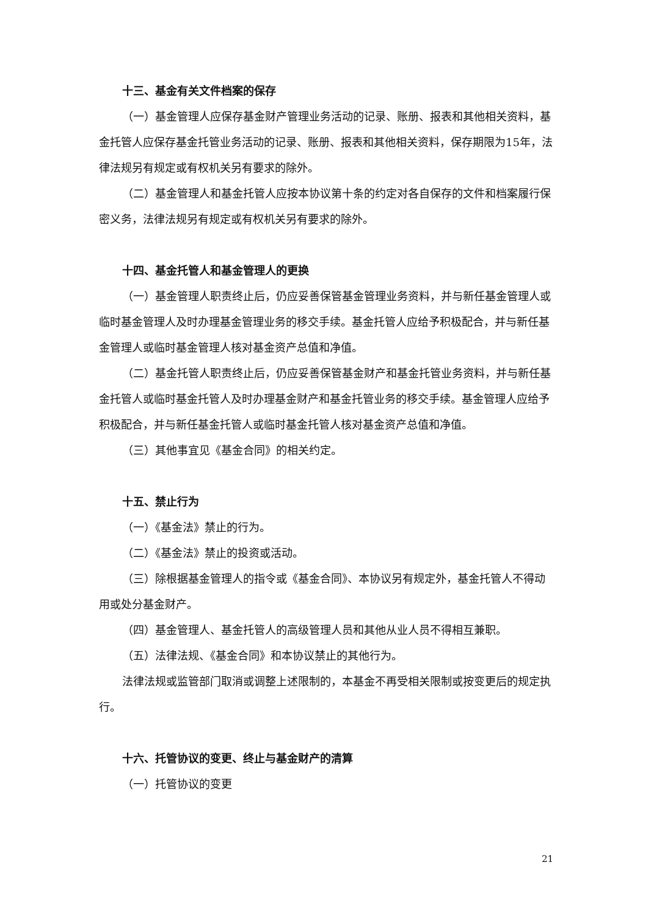十三、基金有关文件档案的保存
（一）基金管理人应保存基金财产管理业务活动的记录、账册、报表和其他相关资料，基金托管人应保存基金托管业务活动的记录、账册、报表和其他相关资料，保存期限为15年，法律法规另有规定或有权机关另有要求的除外。
（二）基金管理人和基金托管人应按本协议第十条的约定对各自保存的文件和档案履行保密义务，法律法规另有规定或有权机关另有要求的除外。
十四、基金托管人和基金管理人的更换
（一）基金管理人职责终止后，仍应妥善保管基金管理业务资料，并与新任基金管理人或临时基金管理人及时办理基金管理业务的移交手续。基金托管人应给予积极配合，并与新任基金管理人或临时基金管理人核对基金资产总值和净值。
（二）基金托管人职责终止后，仍应妥善保管基金财产和基金托管业务资料，并与新任基金托管人或临时基金托管人及时办理基金财产和基金托管业务的移交手续。基金管理人应给予积极配合，并与新任基金托管人或临时基金托管人核对基金资产总值和净值。
（三）其他事宜见《基金合同》的相关约定。
十五、禁止行为
（一）《基金法》禁止的行为。
（二）《基金法》禁止的投资或活动。
（三）除根据基金管理人的指令或《基金合同》、本协议另有规定外，基金托管人不得动用或处分基金财产。
（四）基金管理人、基金托管人的高级管理人员和其他从业人员不得相互兼职。
（五）法律法规、《基金合同》和本协议禁止的其他行为。
法律法规或监管部门取消或调整上述限制的，本基金不再受相关限制或按变更后的规定执行。
十六、托管协议的变更、终止与基金财产的清算
（一）托管协议的变更
21